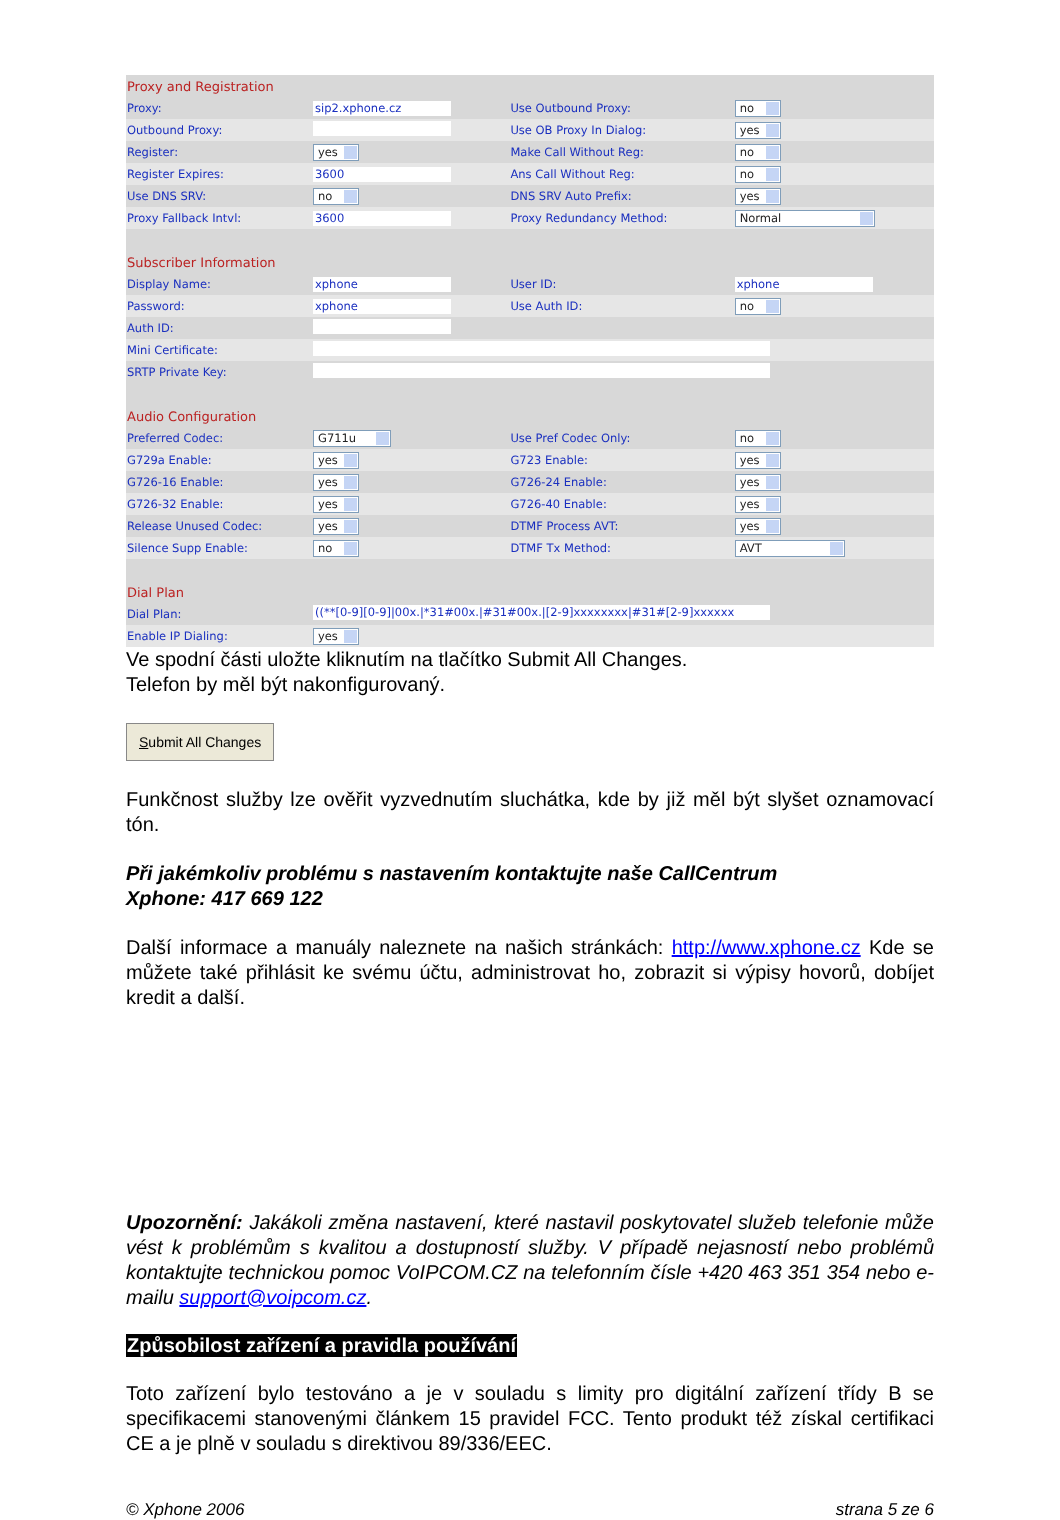| Proxy and Registration | | | |
| Proxy: | sip2.xphone.cz | Use Outbound Proxy: | no |
| Outbound Proxy: | | Use OB Proxy In Dialog: | yes |
| Register: | yes | Make Call Without Reg: | no |
| Register Expires: | 3600 | Ans Call Without Reg: | no |
| Use DNS SRV: | no | DNS SRV Auto Prefix: | yes |
| Proxy Fallback Intvl: | 3600 | Proxy Redundancy Method: | Normal |
| Subscriber Information | | | |
| Display Name: | xphone | User ID: | xphone |
| Password: | xphone | Use Auth ID: | no |
| Auth ID: | | | |
| Mini Certificate: | | | |
| SRTP Private Key: | | | |
| Audio Configuration | | | |
| Preferred Codec: | G711u | Use Pref Codec Only: | no |
| G729a Enable: | yes | G723 Enable: | yes |
| G726-16 Enable: | yes | G726-24 Enable: | yes |
| G726-32 Enable: | yes | G726-40 Enable: | yes |
| Release Unused Codec: | yes | DTMF Process AVT: | yes |
| Silence Supp Enable: | no | DTMF Tx Method: | AVT |
| Dial Plan | | | |
| Dial Plan: | ((**[0-9][0-9]/00x./*31#00x./#31#00x./[2-9]xxxxxxxx/#31#[2-9]xxxxxx | | |
| Enable IP Dialing: | yes | | |
Ve spodní části uložte kliknutím na tlačítko Submit All Changes.
Telefon by měl být nakonfigurovaný.
Submit All Changes
Funkčnost služby lze ověřit vyzvednutím sluchátka, kde by již měl být slyšet oznamovací tón.
Při jakémkoliv problému s nastavením kontaktujte naše CallCentrum
Xphone: 417 669 122
Další informace a manuály naleznete na našich stránkách: http://www.xphone.cz Kde se můžete také přihlásit ke svému účtu, administrovat ho, zobrazit si výpisy hovorů, dobíjet kredit a další.
Upozornění: Jakákoli změna nastavení, které nastavil poskytovatel služeb telefonie může vést k problémům s kvalitou a dostupností služby. V případě nejasností nebo problémů kontaktujte technickou pomoc VoIPCOM.CZ na telefonním čísle +420 463 351 354 nebo e-mailu support@voipcom.cz.
Způsobilost zařízení a pravidla používání
Toto zařízení bylo testováno a je v souladu s limity pro digitální zařízení třídy B se specifikacemi stanovenými článkem 15 pravidel FCC. Tento produkt též získal certifikaci CE a je plně v souladu s direktivou 89/336/EEC.
© Xphone 2006 strana 5 ze 6